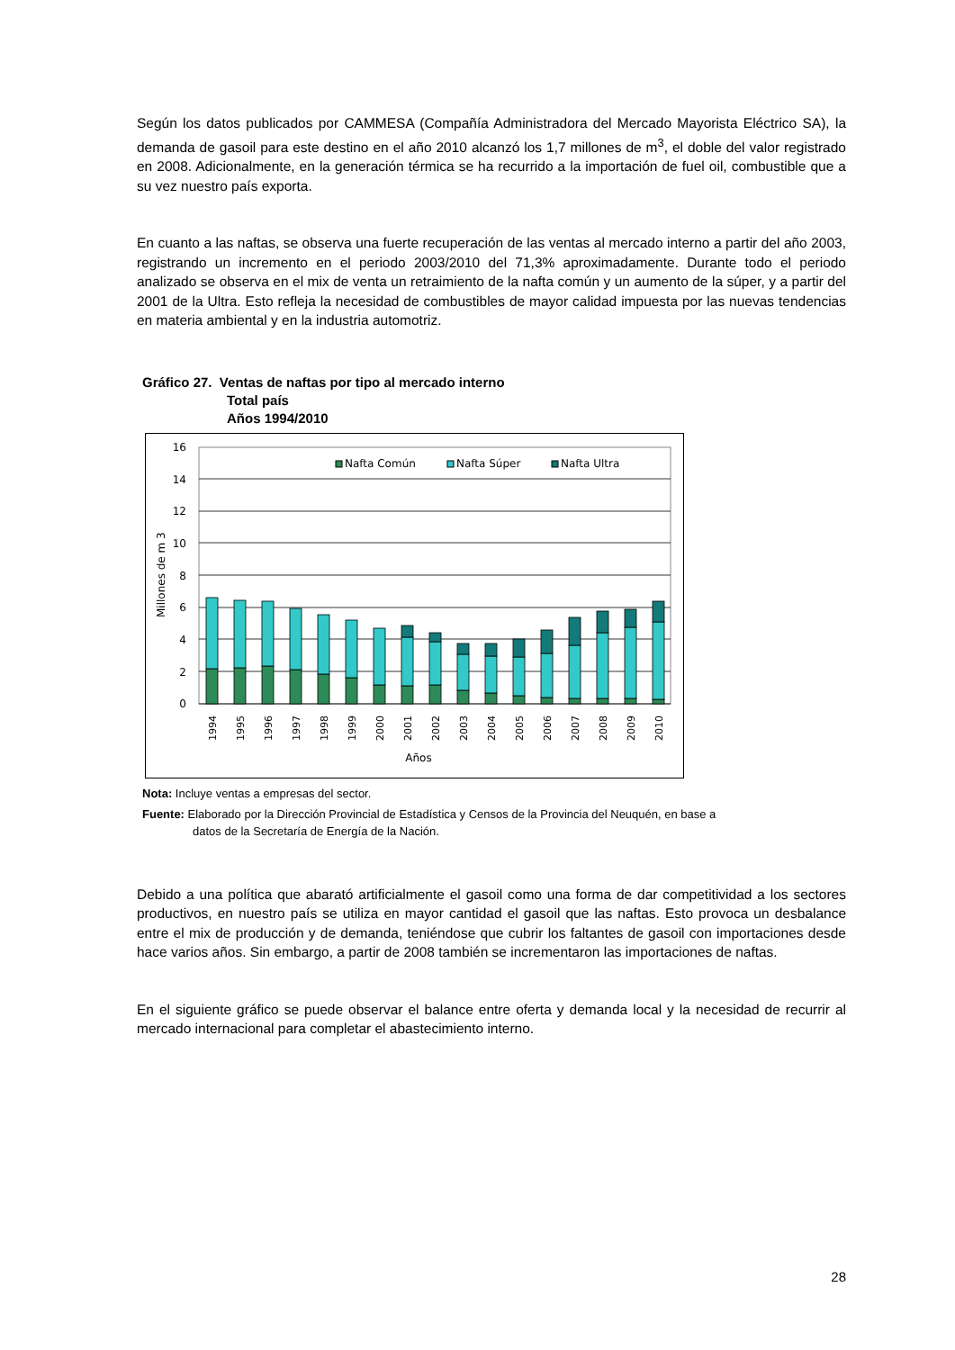Según los datos publicados por CAMMESA (Compañía Administradora del Mercado Mayorista Eléctrico SA), la demanda de gasoil para este destino en el año 2010 alcanzó los 1,7 millones de m<sup>3</sup>, el doble del valor registrado en 2008. Adicionalmente, en la generación térmica se ha recurrido a la importación de fuel oil, combustible que a su vez nuestro país exporta.
En cuanto a las naftas, se observa una fuerte recuperación de las ventas al mercado interno a partir del año 2003, registrando un incremento en el periodo 2003/2010 del 71,3% aproximadamente. Durante todo el periodo analizado se observa en el mix de venta un retraimiento de la nafta común y un aumento de la súper, y a partir del 2001 de la Ultra. Esto refleja la necesidad de combustibles de mayor calidad impuesta por las nuevas tendencias en materia ambiental y en la industria automotriz.
Gráfico 27. Ventas de naftas por tipo al mercado interno
Total país
Años 1994/2010
16
14
12
10
8
6
4
2
0
Millones de m 3
Nafta Común
Nafta Súper
Nafta Ultra
1994
1995
1996
1997
1998
1999
2000
2001
2002
2003
2004
2005
2006
2007
2008
2009
2010
Años
Nota: Incluye ventas a empresas del sector.
Fuente: Elaborado por la Dirección Provincial de Estadística y Censos de la Provincia del Neuquén, en base a datos de la Secretaría de Energía de la Nación.
Debido a una política que abarató artificialmente el gasoil como una forma de dar competitividad a los sectores productivos, en nuestro país se utiliza en mayor cantidad el gasoil que las naftas. Esto provoca un desbalance entre el mix de producción y de demanda, teniéndose que cubrir los faltantes de gasoil con importaciones desde hace varios años. Sin embargo, a partir de 2008 también se incrementaron las importaciones de naftas.
En el siguiente gráfico se puede observar el balance entre oferta y demanda local y la necesidad de recurrir al mercado internacional para completar el abastecimiento interno.
28